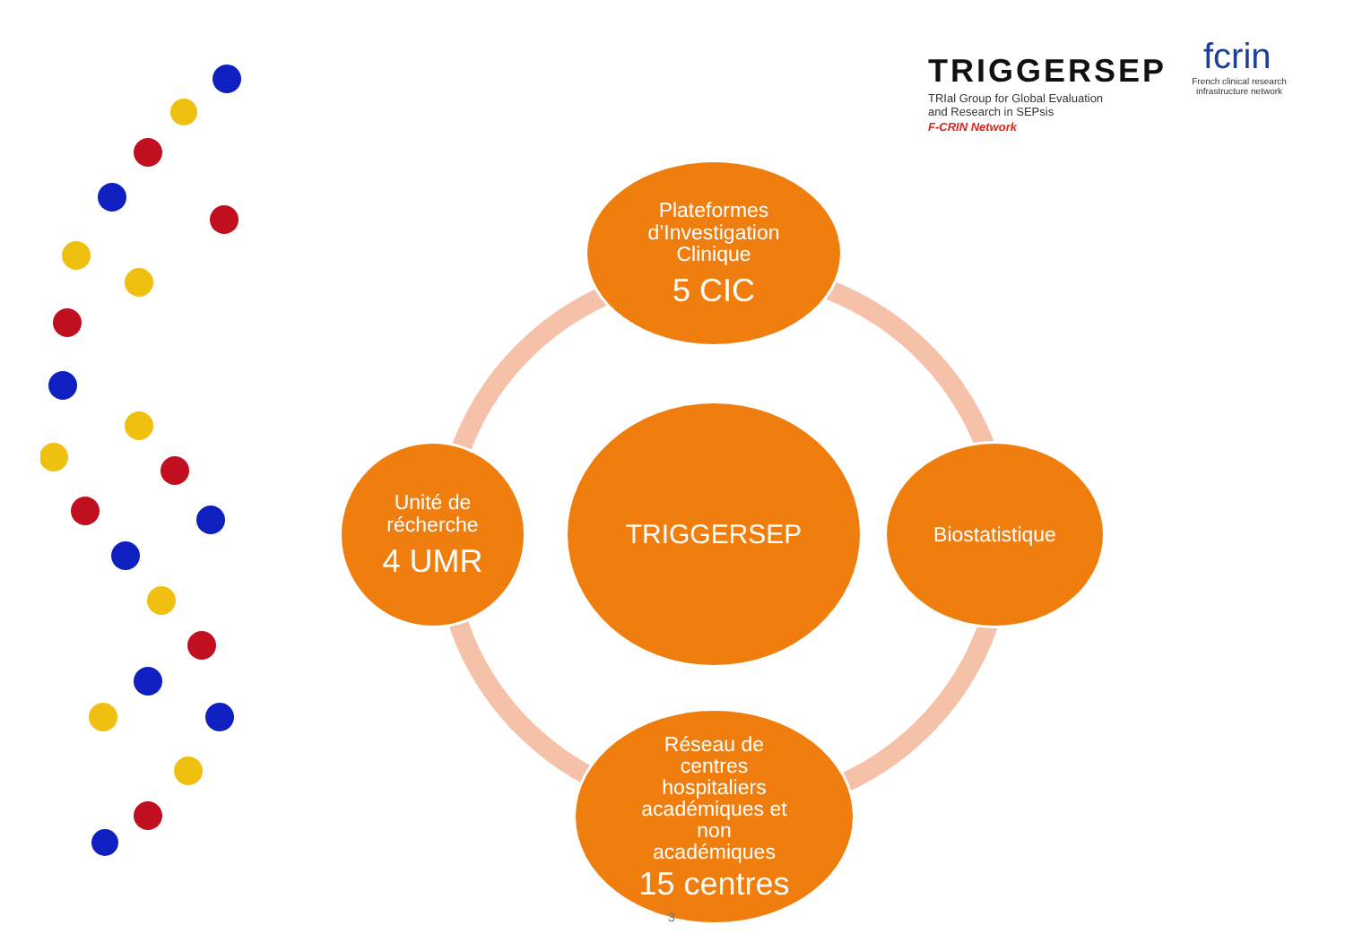TRIGGERSEP
TRIal Group for Global Evaluation
and Research in SEPsis
F-CRIN Network
fcrin
French clinical research
infrastructure network
Plateformes
d’Investigation
Clinique
5 CIC
Unité de
récherche
4 UMR
TRIGGERSEP
Biostatistique
Réseau de
centres
hospitaliers
académiques et
non
académiques
15 centres
3